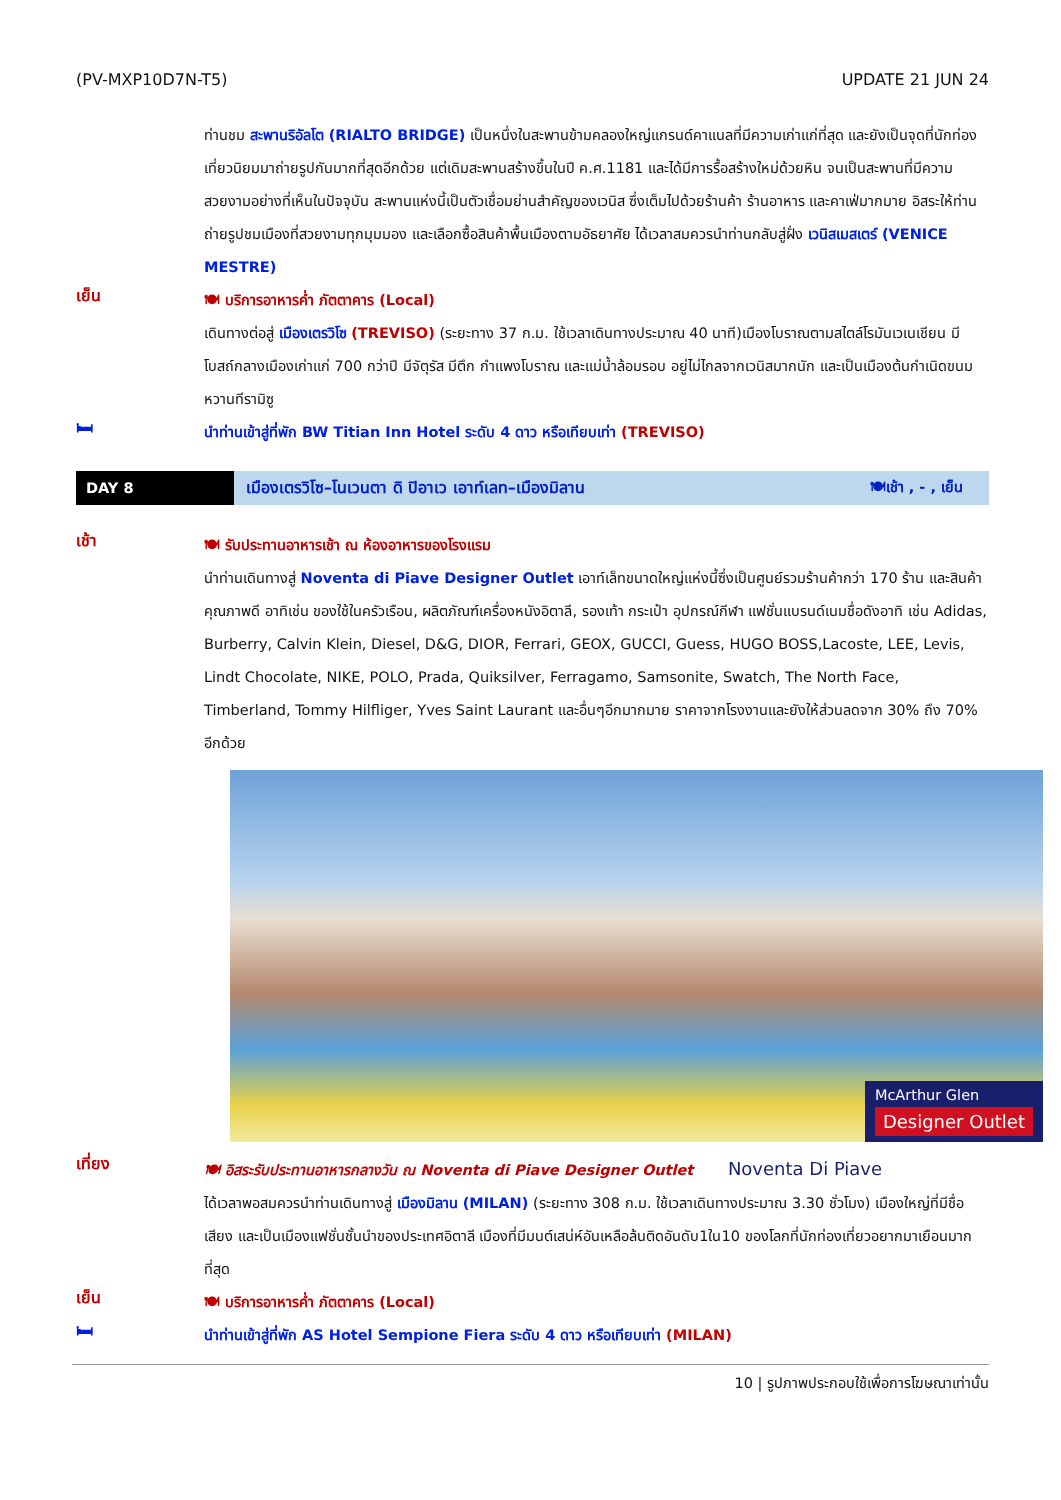(PV-MXP10D7N-T5) UPDATE 21 JUN 24
ท่านชม สะพานริอัลโต (RIALTO BRIDGE) เป็นหนึ่งในสะพานข้ามคลองใหญ่แกรนด์คาแนลที่มีความเก่าแก่ที่สุด และยังเป็นจุดที่นักท่องเที่ยวนิยมมาถ่ายรูปกันมากที่สุดอีกด้วย แต่เดิมสะพานสร้างขึ้นในปี ค.ศ.1181 และได้มีการรื้อสร้างใหม่ด้วยหิน จนเป็นสะพานที่มีความสวยงามอย่างที่เห็นในปัจจุบัน สะพานแห่งนี้เป็นตัวเชื่อมย่านสำคัญของเวนิส ซึ่งเต็มไปด้วยร้านค้า ร้านอาหาร และคาเฟ่มากมาย อิสระให้ท่านถ่ายรูปชมเมืองที่สวยงามทุกมุมมอง และเลือกซื้อสินค้าพื้นเมืองตามอัธยาศัย ได้เวลาสมควรนำท่านกลับสู่ฝั่ง เวนิสเมสเตร์ (VENICE MESTRE)
เย็น
🍽 บริการอาหารค่ำ ภัตตาคาร (Local)
เดินทางต่อสู่ เมืองเตรวิโซ (TREVISO) (ระยะทาง 37 ก.ม. ใช้เวลาเดินทางประมาณ 40 นาที)เมืองโบราณตามสไตล์โรมันเวเนเชียน มีโบสถ์กลางเมืองเก่าแก่ 700 กว่าปี มีจัตุรัส มีตึก กำแพงโบราณ และแม่น้ำล้อมรอบ อยู่ไม่ไกลจากเวนิสมากนัก และเป็นเมืองต้นกำเนิดขนมหวานทีรามิซู
🛏
นำท่านเข้าสู่ที่พัก BW Titian Inn Hotel ระดับ 4 ดาว หรือเทียบเท่า (TREVISO)
DAY 8
เมืองเตรวิโซ–โนเวนตา ดิ ปิอาเว เอาท์เลท–เมืองมิลาน
🍽เช้า , - , เย็น
เช้า
🍽 รับประทานอาหารเช้า ณ ห้องอาหารของโรงแรม
นำท่านเดินทางสู่ Noventa di Piave Designer Outlet เอาท์เล็ทขนาดใหญ่แห่งนี้ซึ่งเป็นศูนย์รวมร้านค้ากว่า 170 ร้าน และสินค้าคุณภาพดี อาทิเช่น ของใช้ในครัวเรือน, ผลิตภัณฑ์เครื่องหนังอิตาลี, รองเท้า กระเป๋า อุปกรณ์กีฬา แฟชั่นแบรนด์เนมชื่อดังอาทิ เช่น Adidas, Burberry, Calvin Klein, Diesel, D&G, DIOR, Ferrari, GEOX, GUCCI, Guess, HUGO BOSS,Lacoste, LEE, Levis, Lindt Chocolate, NIKE, POLO, Prada, Quiksilver, Ferragamo, Samsonite, Swatch, The North Face, Timberland, Tommy Hilfliger, Yves Saint Laurant และอื่นๆอีกมากมาย ราคาจากโรงงานและยังให้ส่วนลดจาก 30% ถึง 70% อีกด้วย
McArthur Glen
Designer Outlet
เที่ยง
🍽 อิสระรับประทานอาหารกลางวัน ณ Noventa di Piave Designer Outlet Noventa Di Piave
ได้เวลาพอสมควรนำท่านเดินทางสู่ เมืองมิลาน (MILAN) (ระยะทาง 308 ก.ม. ใช้เวลาเดินทางประมาณ 3.30 ชั่วโมง) เมืองใหญ่ที่มีชื่อเสียง และเป็นเมืองแฟชั่นชั้นนำของประเทศอิตาลี เมืองที่มีมนต์เสน่ห์อันเหลือล้นติดอันดับ1ใน10 ของโลกที่นักท่องเที่ยวอยากมาเยือนมากที่สุด
เย็น
🍽 บริการอาหารค่ำ ภัตตาคาร (Local)
🛏
นำท่านเข้าสู่ที่พัก AS Hotel Sempione Fiera ระดับ 4 ดาว หรือเทียบเท่า (MILAN)
10 | รูปภาพประกอบใช้เพื่อการโฆษณาเท่านั้น